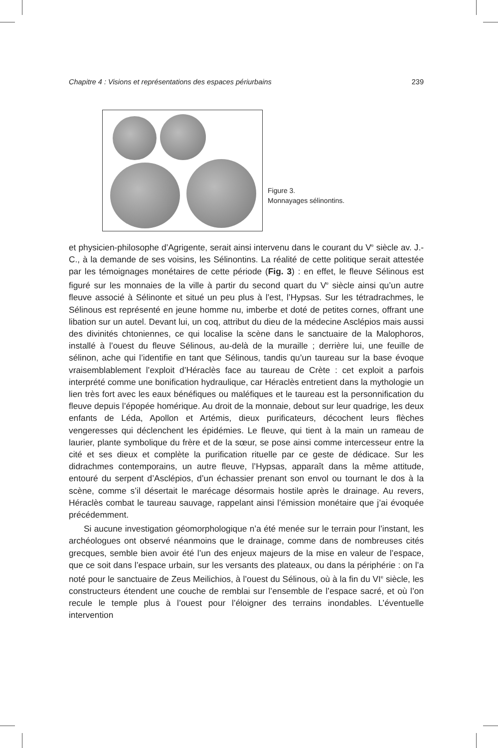Chapitre 4 : Visions et représentations des espaces périurbains 239
Figure 3.
Monnayages sélinontins.
et physicien-philosophe d’Agrigente, serait ainsi intervenu dans le courant du V<sup>e</sup> siècle av. J.-C., à la demande de ses voisins, les Sélinontins. La réalité de cette politique serait attestée par les témoignages monétaires de cette période (Fig. 3) : en effet, le fleuve Sélinous est figuré sur les monnaies de la ville à partir du second quart du V<sup>e</sup> siècle ainsi qu’un autre fleuve associé à Sélinonte et situé un peu plus à l’est, l’Hypsas. Sur les tétradrachmes, le Sélinous est représenté en jeune homme nu, imberbe et doté de petites cornes, offrant une libation sur un autel. Devant lui, un coq, attribut du dieu de la médecine Asclépios mais aussi des divinités chtoniennes, ce qui localise la scène dans le sanctuaire de la Malophoros, installé à l’ouest du fleuve Sélinous, au-delà de la muraille ; derrière lui, une feuille de sélinon, ache qui l’identifie en tant que Sélinous, tandis qu’un taureau sur la base évoque vraisemblablement l’exploit d’Héraclès face au taureau de Crète : cet exploit a parfois interprété comme une bonification hydraulique, car Héraclès entretient dans la mythologie un lien très fort avec les eaux bénéfiques ou maléfiques et le taureau est la personnification du fleuve depuis l’épopée homérique. Au droit de la monnaie, debout sur leur quadrige, les deux enfants de Léda, Apollon et Artémis, dieux purificateurs, décochent leurs flèches vengeresses qui déclenchent les épidémies. Le fleuve, qui tient à la main un rameau de laurier, plante symbolique du frère et de la sœur, se pose ainsi comme intercesseur entre la cité et ses dieux et complète la purification rituelle par ce geste de dédicace. Sur les didrachmes contemporains, un autre fleuve, l’Hypsas, apparaît dans la même attitude, entouré du serpent d’Asclépios, d’un échassier prenant son envol ou tournant le dos à la scène, comme s’il désertait le marécage désormais hostile après le drainage. Au revers, Héraclès combat le taureau sauvage, rappelant ainsi l’émission monétaire que j’ai évoquée précédemment.
Si aucune investigation géomorphologique n’a été menée sur le terrain pour l’instant, les archéologues ont observé néanmoins que le drainage, comme dans de nombreuses cités grecques, semble bien avoir été l’un des enjeux majeurs de la mise en valeur de l’espace, que ce soit dans l’espace urbain, sur les versants des plateaux, ou dans la périphérie : on l’a noté pour le sanctuaire de Zeus Meilichios, à l’ouest du Sélinous, où à la fin du VI<sup>e</sup> siècle, les constructeurs étendent une couche de remblai sur l’ensemble de l’espace sacré, et où l’on recule le temple plus à l’ouest pour l’éloigner des terrains inondables. L’éventuelle intervention